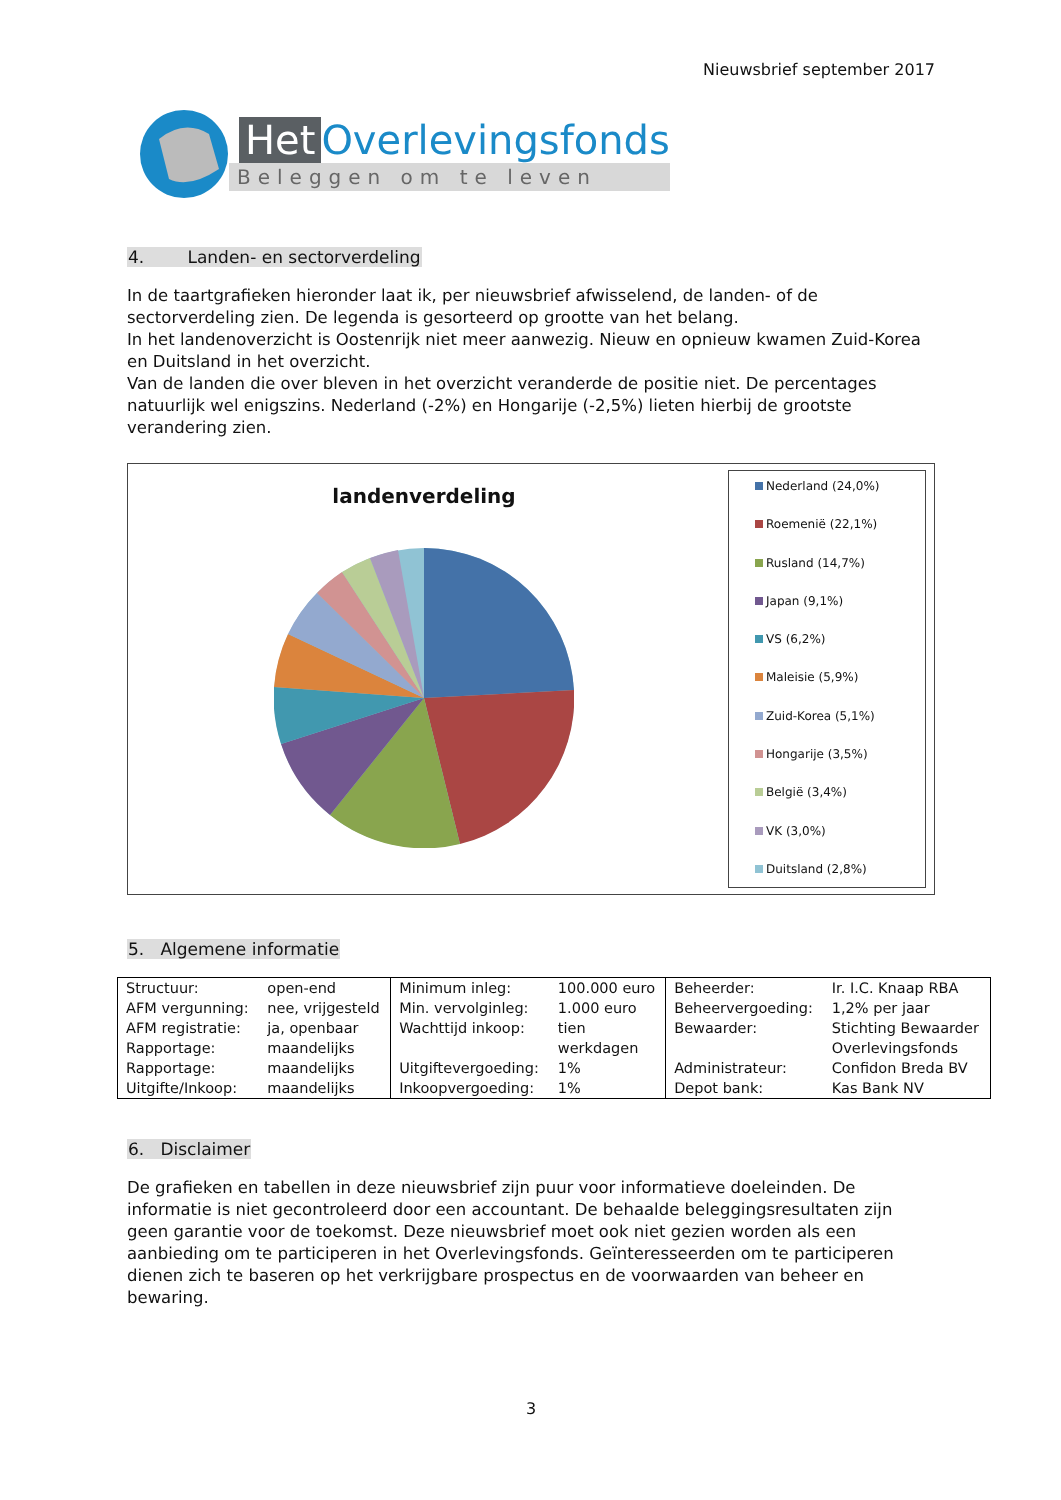Nieuwsbrief september 2017
Het Overlevingsfonds
Beleggen om te leven
4. Landen- en sectorverdeling
In de taartgrafieken hieronder laat ik, per nieuwsbrief afwisselend, de landen- of de sectorverdeling zien. De legenda is gesorteerd op grootte van het belang.
In het landenoverzicht is Oostenrijk niet meer aanwezig. Nieuw en opnieuw kwamen Zuid-Korea en Duitsland in het overzicht.
Van de landen die over bleven in het overzicht veranderde de positie niet. De percentages natuurlijk wel enigszins. Nederland (-2%) en Hongarije (-2,5%) lieten hierbij de grootste verandering zien.
landenverdeling
Nederland (24,0%)
Roemenië (22,1%)
Rusland (14,7%)
Japan (9,1%)
VS (6,2%)
Maleisie (5,9%)
Zuid-Korea (5,1%)
Hongarije (3,5%)
België (3,4%)
VK (3,0%)
Duitsland (2,8%)
5. Algemene informatie
| Structuur: | open-end | Minimum inleg: | 100.000 euro | Beheerder: | Ir. I.C. Knaap RBA |
| AFM vergunning: | nee, vrijgesteld | Min. vervolginleg: | 1.000 euro | Beheervergoeding: | 1,2% per jaar |
| AFM registratie: | ja, openbaar | Wachttijd inkoop: | tien | Bewaarder: | Stichting Bewaarder |
| Rapportage: | maandelijks | | werkdagen | | Overlevingsfonds |
| Rapportage: | maandelijks | Uitgiftevergoeding: | 1% | Administrateur: | Confidon Breda BV |
| Uitgifte/Inkoop: | maandelijks | Inkoopvergoeding: | 1% | Depot bank: | Kas Bank NV |
6. Disclaimer
De grafieken en tabellen in deze nieuwsbrief zijn puur voor informatieve doeleinden. De informatie is niet gecontroleerd door een accountant. De behaalde beleggingsresultaten zijn geen garantie voor de toekomst. Deze nieuwsbrief moet ook niet gezien worden als een aanbieding om te participeren in het Overlevingsfonds. Geïnteresseerden om te participeren dienen zich te baseren op het verkrijgbare prospectus en de voorwaarden van beheer en bewaring.
3